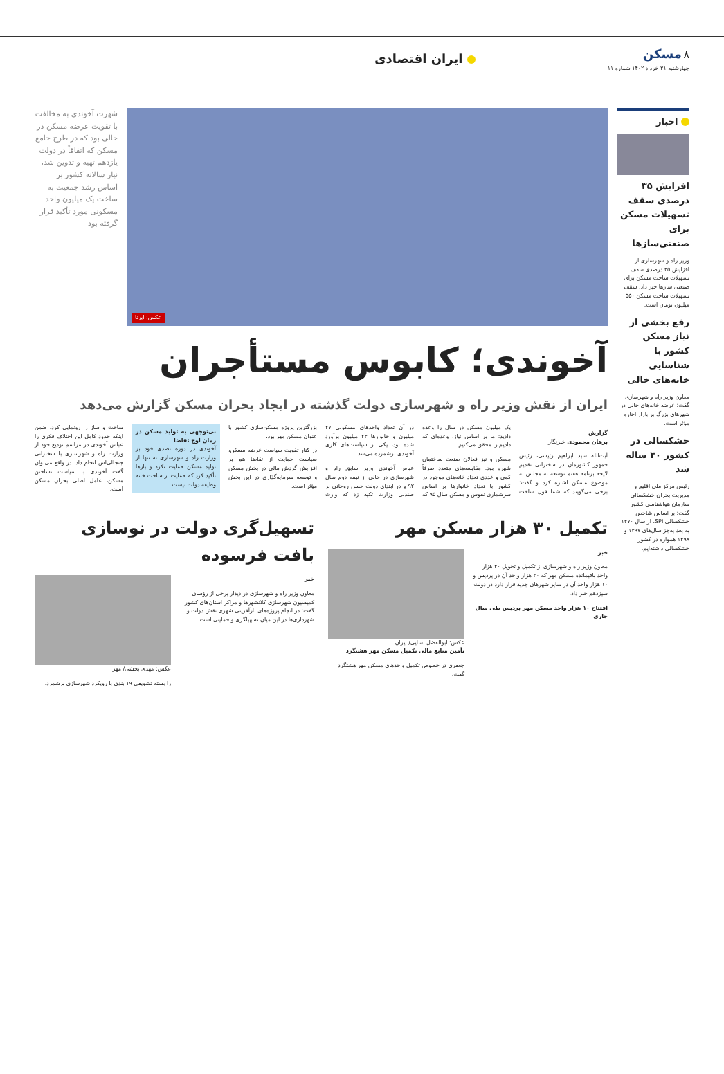۸ مسکن
چهارشنبه ۳۱ خرداد ۱۴۰۲ شماره ۱۱
ایران اقتصادی
اخبار
افزایش ۳۵ درصدی سقف تسهیلات مسکن برای صنعتی‌سازها
وزیر راه و شهرسازی از افزایش ۳۵ درصدی سقف تسهیلات ساخت مسکن برای صنعتی سازها خبر داد. سقف تسهیلات ساخت مسکن ۵۵۰ میلیون تومان است.
رفع بخشی از نیاز مسکن کشور با شناسایی خانه‌های خالی
معاون وزیر راه و شهرسازی گفت: عرضه خانه‌های خالی در شهرهای بزرگ بر بازار اجاره مؤثر است.
خشکسالی در کشور ۳۰ ساله شد
رئیس مرکز ملی اقلیم و مدیریت بحران خشکسالی سازمان هواشناسی کشور گفت: بر اساس شاخص خشکسالی SPI، از سال ۱۳۷۰ به بعد به‌جز سال‌های ۱۳۹۷ و ۱۳۹۸ همواره در کشور خشکسالی داشته‌ایم.
عکس: ایرنا
شهرت آخوندی به مخالفت با تقویت عرضه مسکن در حالی بود که در طرح جامع مسکن که اتفاقاً در دولت یازدهم تهیه و تدوین شد، نیاز سالانه کشور بر اساس رشد جمعیت به ساخت یک میلیون واحد مسکونی مورد تأکید قرار گرفته بود
آخوندی؛ کابوس مستأجران
ایران از نقش وزیر راه و شهرسازی دولت گذشته در ایجاد بحران مسکن گزارش می‌دهد
گزارش
برهان محمودی خبرنگار
آیت‌الله سید ابراهیم رئیسی، رئیس جمهور کشورمان در سخنرانی تقدیم لایحه برنامه هفتم توسعه به مجلس به موضوع مسکن اشاره کرد و گفت: برخی می‌گویند که شما قول ساخت یک میلیون مسکن در سال را وعده دادید؛ ما بر اساس نیاز، وعده‌ای که دادیم را محقق می‌کنیم.
مسکن و نیز فعالان صنعت ساختمان شهره بود. مقایسه‌های متعدد صرفاً کمی و عددی تعداد خانه‌های موجود در کشور با تعداد خانوارها بر اساس سرشماری نفوس و مسکن سال ۹۵ که در آن تعداد واحدهای مسکونی ۲۷ میلیون و خانوارها ۲۳ میلیون برآورد شده بود، یکی از سیاست‌های کاری آخوندی برشمرده می‌شد.
عباس آخوندی وزیر سابق راه و شهرسازی در حالی از نیمه دوم سال ۹۲ و در ابتدای دولت حسن روحانی بر صندلی وزارت تکیه زد که وارث بزرگترین پروژه مسکن‌سازی کشور با عنوان مسکن مهر بود.
در کنار تقویت سیاست عرضه مسکن، سیاست حمایت از تقاضا هم بر افزایش گردش مالی در بخش مسکن و توسعه سرمایه‌گذاری در این بخش مؤثر است.
بی‌توجهی به تولید مسکن در زمان اوج تقاضا
آخوندی در دوره تصدی خود بر وزارت راه و شهرسازی نه تنها از تولید مسکن حمایت نکرد و بارها تأکید کرد که حمایت از ساخت خانه وظیفه دولت نیست.
ساخت و ساز را رونمایی کرد. ضمن اینکه حدود کامل این اختلاف فکری را عباس آخوندی در مراسم تودیع خود از وزارت راه و شهرسازی با سخنرانی جنجالی‌اش انجام داد. در واقع می‌توان گفت آخوندی با سیاست نساختن مسکن، عامل اصلی بحران مسکن است.
تکمیل ۳۰ هزار مسکن مهر
خبر
معاون وزیر راه و شهرسازی از تکمیل و تحویل ۳۰ هزار واحد باقیمانده مسکن مهر که ۲۰ هزار واحد آن در پردیس و ۱۰ هزار واحد آن در سایر شهرهای جدید قرار دارد در دولت سیزدهم خبر داد.
افتتاح ۱۰ هزار واحد مسکن مهر پردیس طی سال جاری
عکس: ابوالفضل نسایی/ ایران
تأمین منابع مالی تکمیل مسکن مهر هشتگرد
جعفری در خصوص تکمیل واحدهای مسکن مهر هشتگرد گفت.
تسهیل‌گری دولت در نوسازی بافت فرسوده
خبر
معاون وزیر راه و شهرسازی در دیدار برخی از رؤسای کمیسیون شهرسازی کلانشهرها و مراکز استان‌های کشور گفت: در انجام پروژه‌های بازآفرینی شهری نقش دولت و شهرداری‌ها در این میان تسهیلگری و حمایتی است.
عکس: مهدی بخشی/ مهر
را بسته تشویقی ۱۹ بندی با رویکرد شهرسازی برشمرد.